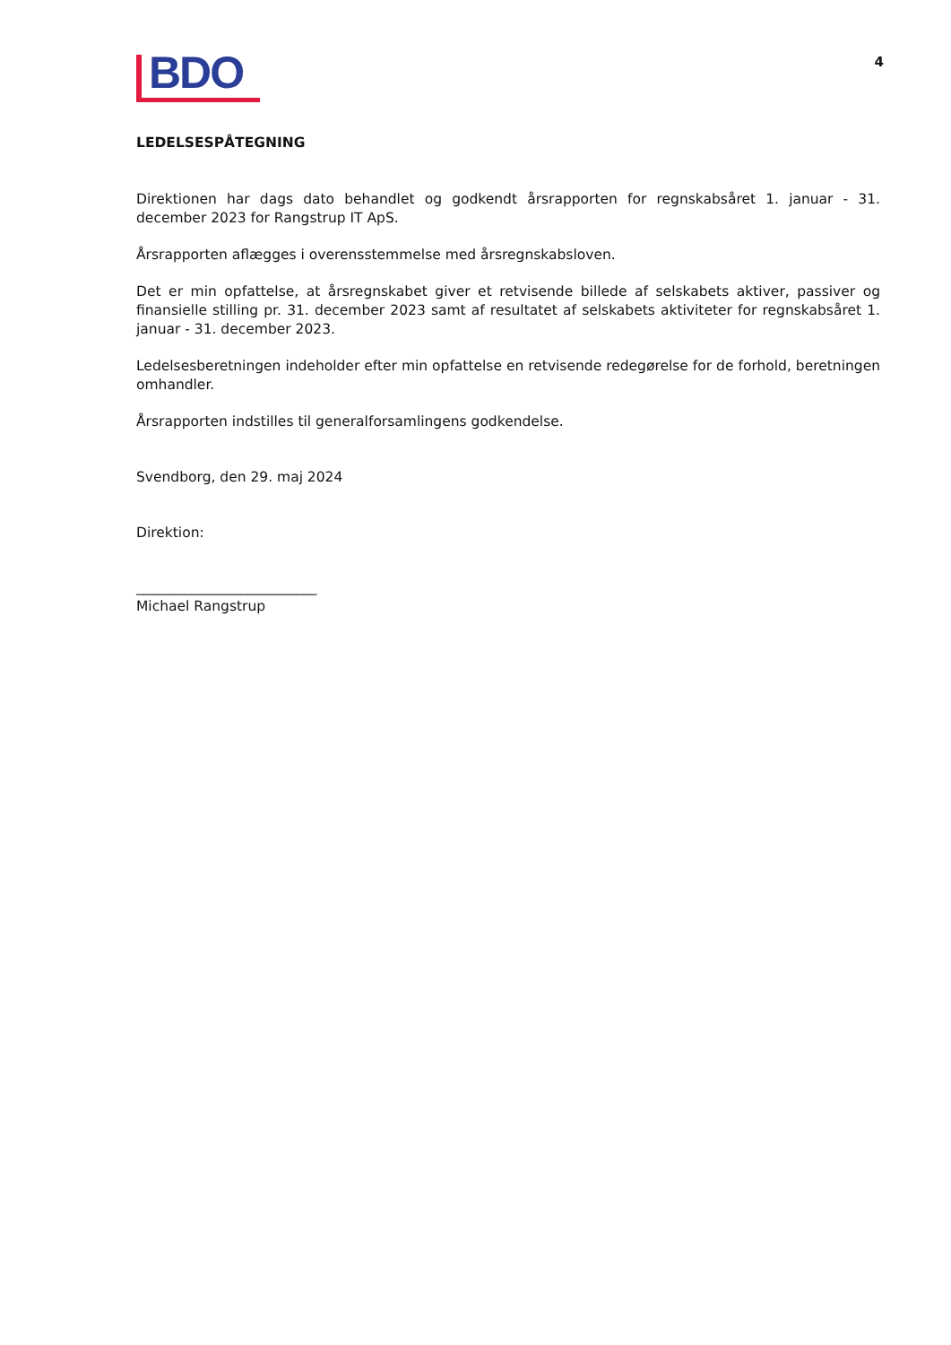BDO
4
LEDELSESPÅTEGNING
Direktionen har dags dato behandlet og godkendt årsrapporten for regnskabsåret 1. januar - 31. december 2023 for Rangstrup IT ApS.
Årsrapporten aflægges i overensstemmelse med årsregnskabsloven.
Det er min opfattelse, at årsregnskabet giver et retvisende billede af selskabets aktiver, passiver og finansielle stilling pr. 31. december 2023 samt af resultatet af selskabets aktiviteter for regnskabsåret 1. januar - 31. december 2023.
Ledelsesberetningen indeholder efter min opfattelse en retvisende redegørelse for de forhold, beretningen omhandler.
Årsrapporten indstilles til generalforsamlingens godkendelse.
Svendborg, den 29. maj 2024
Direktion:
__________________________
Michael Rangstrup